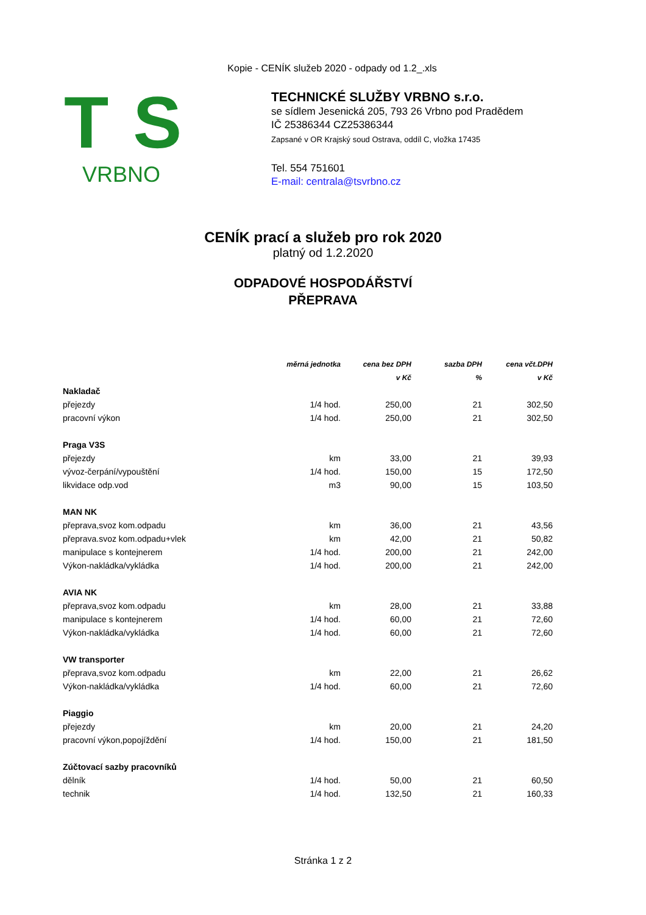Kopie - CENÍK služeb 2020 - odpady od 1.2_.xls
TS
VRBNO
TECHNICKÉ SLUŽBY VRBNO s.r.o.
se sídlem Jesenická 205, 793 26 Vrbno pod Pradědem
IČ 25386344 CZ25386344
Zapsané v OR Krajský soud Ostrava, oddíl C, vložka 17435
Tel. 554 751601
E-mail: centrala@tsvrbno.cz
CENÍK prací a služeb pro rok 2020
platný od 1.2.2020
ODPADOVÉ HOSPODÁŘSTVÍ
PŘEPRAVA
| | měrná jednotka | cena bez DPH | sazba DPH | cena včt.DPH |
| --- | --- | --- | --- | --- |
| | | v Kč | % | v Kč |
| Nakladač | | | | |
| přejezdy | 1/4 hod. | 250,00 | 21 | 302,50 |
| pracovní výkon | 1/4 hod. | 250,00 | 21 | 302,50 |
| Praga V3S | | | | |
| přejezdy | km | 33,00 | 21 | 39,93 |
| vývoz-čerpání/vypouštění | 1/4 hod. | 150,00 | 15 | 172,50 |
| likvidace odp.vod | m3 | 90,00 | 15 | 103,50 |
| MAN NK | | | | |
| přeprava,svoz kom.odpadu | km | 36,00 | 21 | 43,56 |
| přeprava.svoz kom.odpadu+vlek | km | 42,00 | 21 | 50,82 |
| manipulace s kontejnerem | 1/4 hod. | 200,00 | 21 | 242,00 |
| Výkon-nakládka/vykládka | 1/4 hod. | 200,00 | 21 | 242,00 |
| AVIA NK | | | | |
| přeprava,svoz kom.odpadu | km | 28,00 | 21 | 33,88 |
| manipulace s kontejnerem | 1/4 hod. | 60,00 | 21 | 72,60 |
| Výkon-nakládka/vykládka | 1/4 hod. | 60,00 | 21 | 72,60 |
| VW transporter | | | | |
| přeprava,svoz kom.odpadu | km | 22,00 | 21 | 26,62 |
| Výkon-nakládka/vykládka | 1/4 hod. | 60,00 | 21 | 72,60 |
| Piaggio | | | | |
| přejezdy | km | 20,00 | 21 | 24,20 |
| pracovní výkon,popojíždění | 1/4 hod. | 150,00 | 21 | 181,50 |
| Zúčtovací sazby pracovníků | | | | |
| dělník | 1/4 hod. | 50,00 | 21 | 60,50 |
| technik | 1/4 hod. | 132,50 | 21 | 160,33 |
Stránka 1 z 2